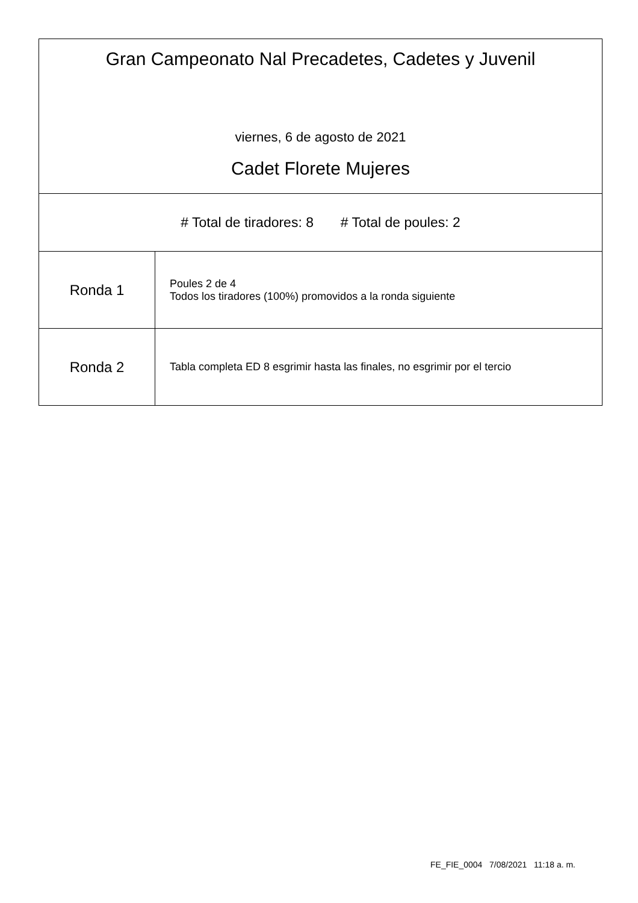| Gran Campeonato Nal Precadetes, Cadetes y Juvenil viernes, 6 de agosto de 2021 Cadet Florete Mujeres | |
| # Total de tiradores: 8 # Total de poules: 2 | |
| Ronda 1 | Poules 2 de 4 Todos los tiradores (100%) promovidos a la ronda siguiente |
| Ronda 2 | Tabla completa ED 8 esgrimir hasta las finales, no esgrimir por el tercio |
FE_FIE_0004 7/08/2021 11:18 a. m.